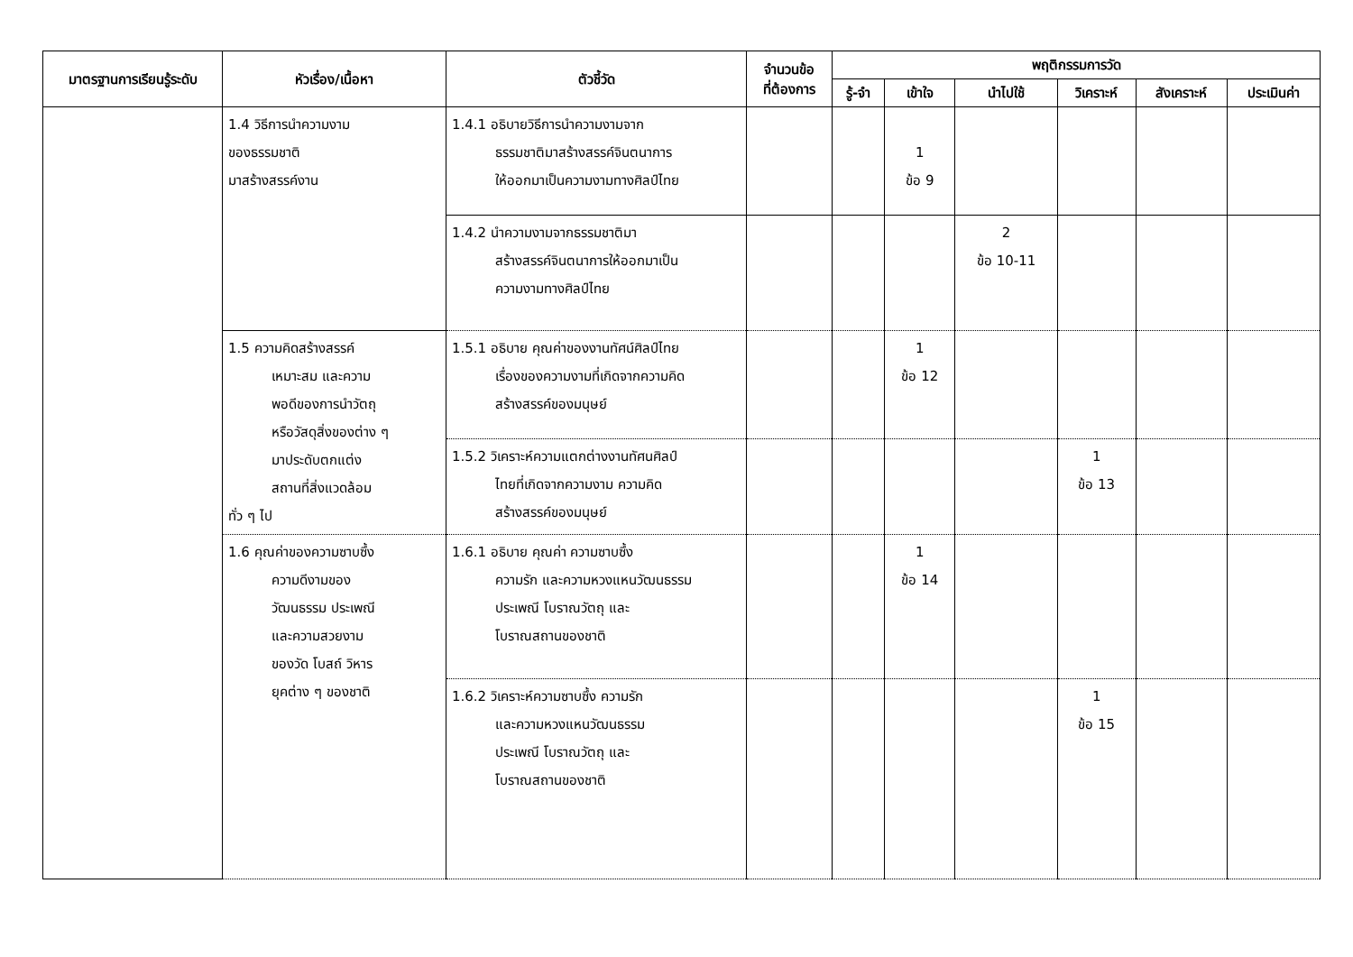| มาตรฐานการเรียนรู้ระดับ | หัวเรื่อง/เนื้อหา | ตัวชี้วัด | จำนวนข้อ ที่ต้องการ | พฤติกรรมการวัด | | | | | |
| --- | --- | --- | --- | --- | --- | --- | --- | --- | --- |
| | | | | รู้-จำ | เข้าใจ | นำไปใช้ | วิเคราะห์ | สังเคราะห์ | ประเมินค่า |
| | 1.4 วิธีการนำความงาม ของธรรมชาติ มาสร้างสรรค์งาน | 1.4.1 อธิบายวิธีการนำความงามจาก ธรรมชาติมาสร้างสรรค์จินตนาการ ให้ออกมาเป็นความงามทางศิลป์ไทย | | | 1 ข้อ 9 | | | | |
| | | 1.4.2 นำความงามจากธรรมชาติมา สร้างสรรค์จินตนาการให้ออกมาเป็น ความงามทางศิลป์ไทย | | | | 2 ข้อ 10-11 | | | |
| | 1.5 ความคิดสร้างสรรค์ เหมาะสม และความ พอดีของการนำวัตถุ หรือวัสดุสิ่งของต่าง ๆ มาประดับตกแต่ง สถานที่สิ่งแวดล้อม ทั่ว ๆ ไป | 1.5.1 อธิบาย คุณค่าของงานทัศน์ศิลป์ไทย เรื่องของความงามที่เกิดจากความคิด สร้างสรรค์ของมนุษย์ | | | 1 ข้อ 12 | | | | |
| | | 1.5.2 วิเคราะห์ความแตกต่างงานทัศนศิลป์ ไทยที่เกิดจากความงาม ความคิด สร้างสรรค์ของมนุษย์ | | | | | 1 ข้อ 13 | | |
| | 1.6 คุณค่าของความซาบซึ้ง ความดีงามของ วัฒนธรรม ประเพณี และความสวยงาม ของวัด โบสถ์ วิหาร ยุคต่าง ๆ ของชาติ | 1.6.1 อธิบาย คุณค่า ความซาบซึ้ง ความรัก และความหวงแหนวัฒนธรรม ประเพณี โบราณวัตถุ และ โบราณสถานของชาติ | | | 1 ข้อ 14 | | | | |
| | | 1.6.2 วิเคราะห์ความซาบซึ้ง ความรัก และความหวงแหนวัฒนธรรม ประเพณี โบราณวัตถุ และ โบราณสถานของชาติ | | | | | 1 ข้อ 15 | | |